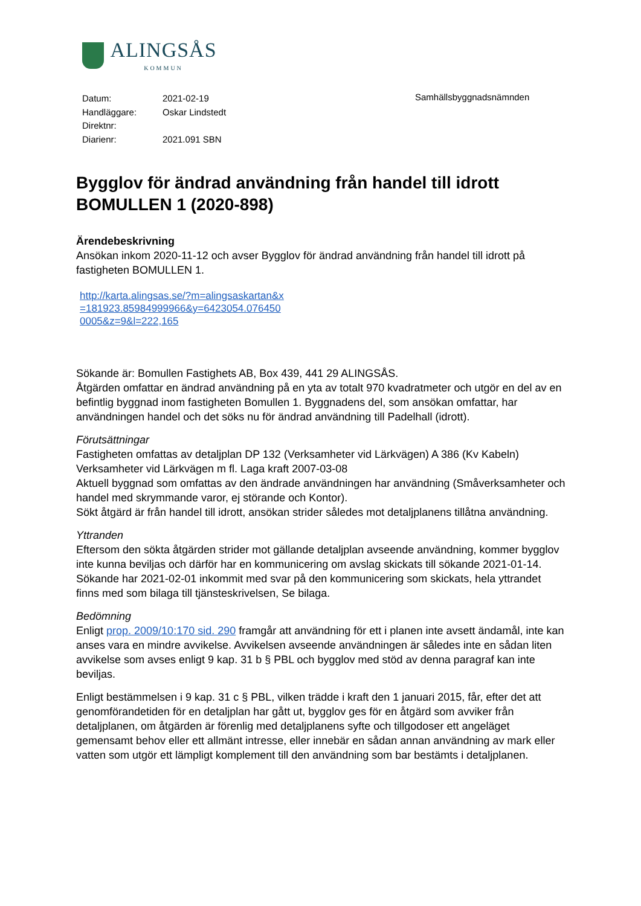ALINGSÅS
KOMMUN
| Datum: | 2021-02-19 |
| Handläggare: | Oskar Lindstedt |
| Direktnr: | |
| Diarienr: | 2021.091 SBN |
Samhällsbyggnadsnämnden
Bygglov för ändrad användning från handel till idrott BOMULLEN 1 (2020-898)
Ärendebeskrivning
Ansökan inkom 2020-11-12 och avser Bygglov för ändrad användning från handel till idrott på fastigheten BOMULLEN 1.
http://karta.alingsas.se/?m=alingsaskartan&x=181923.85984999966&y=6423054.0764500005&z=9&l=222,165
Sökande är: Bomullen Fastighets AB, Box 439, 441 29 ALINGSÅS.
Åtgärden omfattar en ändrad användning på en yta av totalt 970 kvadratmeter och utgör en del av en befintlig byggnad inom fastigheten Bomullen 1. Byggnadens del, som ansökan omfattar, har användningen handel och det söks nu för ändrad användning till Padelhall (idrott).
Förutsättningar
Fastigheten omfattas av detaljplan DP 132 (Verksamheter vid Lärkvägen) A 386 (Kv Kabeln) Verksamheter vid Lärkvägen m fl. Laga kraft 2007-03-08
Aktuell byggnad som omfattas av den ändrade användningen har användning (Småverksamheter och handel med skrymmande varor, ej störande och Kontor).
Sökt åtgärd är från handel till idrott, ansökan strider således mot detaljplanens tillåtna användning.
Yttranden
Eftersom den sökta åtgärden strider mot gällande detaljplan avseende användning, kommer bygglov inte kunna beviljas och därför har en kommunicering om avslag skickats till sökande 2021-01-14.
Sökande har 2021-02-01 inkommit med svar på den kommunicering som skickats, hela yttrandet finns med som bilaga till tjänsteskrivelsen, Se bilaga.
Bedömning
Enligt prop. 2009/10:170 sid. 290 framgår att användning för ett i planen inte avsett ändamål, inte kan anses vara en mindre avvikelse. Avvikelsen avseende användningen är således inte en sådan liten avvikelse som avses enligt 9 kap. 31 b § PBL och bygglov med stöd av denna paragraf kan inte beviljas.
Enligt bestämmelsen i 9 kap. 31 c § PBL, vilken trädde i kraft den 1 januari 2015, får, efter det att genomförandetiden för en detaljplan har gått ut, bygglov ges för en åtgärd som avviker från detaljplanen, om åtgärden är förenlig med detaljplanens syfte och tillgodoser ett angeläget gemensamt behov eller ett allmänt intresse, eller innebär en sådan annan användning av mark eller vatten som utgör ett lämpligt komplement till den användning som bar bestämts i detaljplanen.